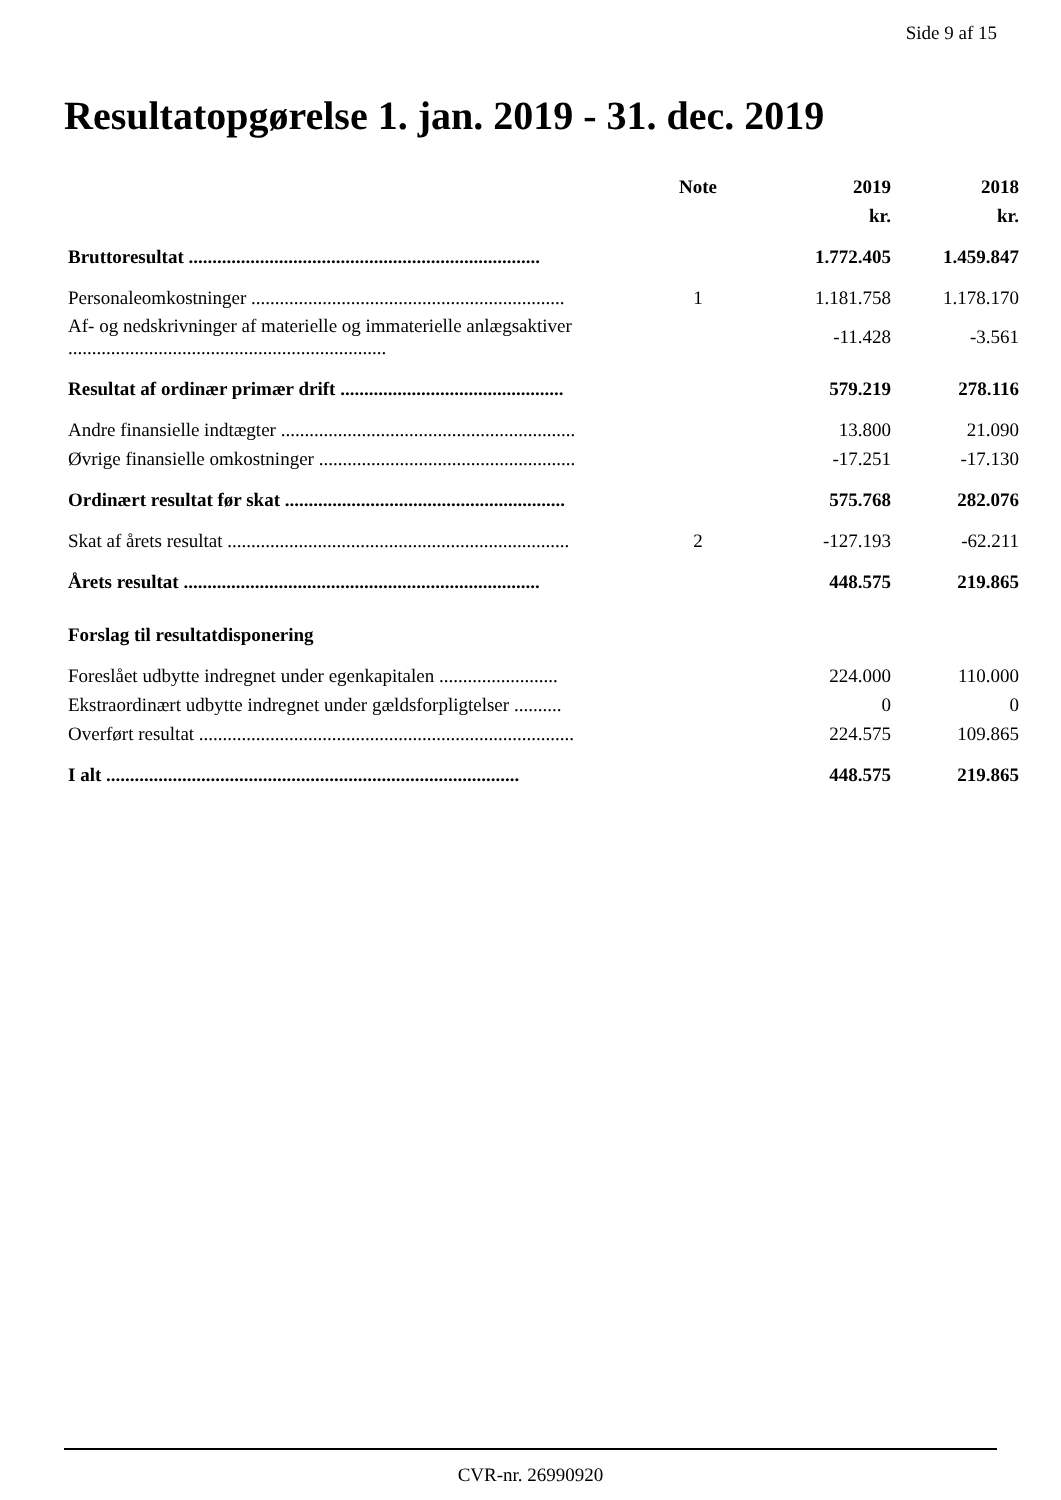Side 9 af 15
Resultatopgørelse 1. jan. 2019 - 31. dec. 2019
| | Note | 2019 | 2018 |
| --- | --- | --- | --- |
| | | kr. | kr. |
| Bruttoresultat .......................................................................... | | 1.772.405 | 1.459.847 |
| Personaleomkostninger .................................................................. | 1 | 1.181.758 | 1.178.170 |
| Af- og nedskrivninger af materielle og immaterielle anlægsaktiver ................................................................... | | -11.428 | -3.561 |
| Resultat af ordinær primær drift ............................................... | | 579.219 | 278.116 |
| Andre finansielle indtægter .............................................................. | | 13.800 | 21.090 |
| Øvrige finansielle omkostninger ...................................................... | | -17.251 | -17.130 |
| Ordinært resultat før skat ........................................................... | | 575.768 | 282.076 |
| Skat af årets resultat ........................................................................ | 2 | -127.193 | -62.211 |
| Årets resultat ........................................................................... | | 448.575 | 219.865 |
| Forslag til resultatdisponering | | | |
| Foreslået udbytte indregnet under egenkapitalen ......................... | | 224.000 | 110.000 |
| Ekstraordinært udbytte indregnet under gældsforpligtelser .......... | | 0 | 0 |
| Overført resultat ............................................................................... | | 224.575 | 109.865 |
| I alt ....................................................................................... | | 448.575 | 219.865 |
CVR-nr. 26990920